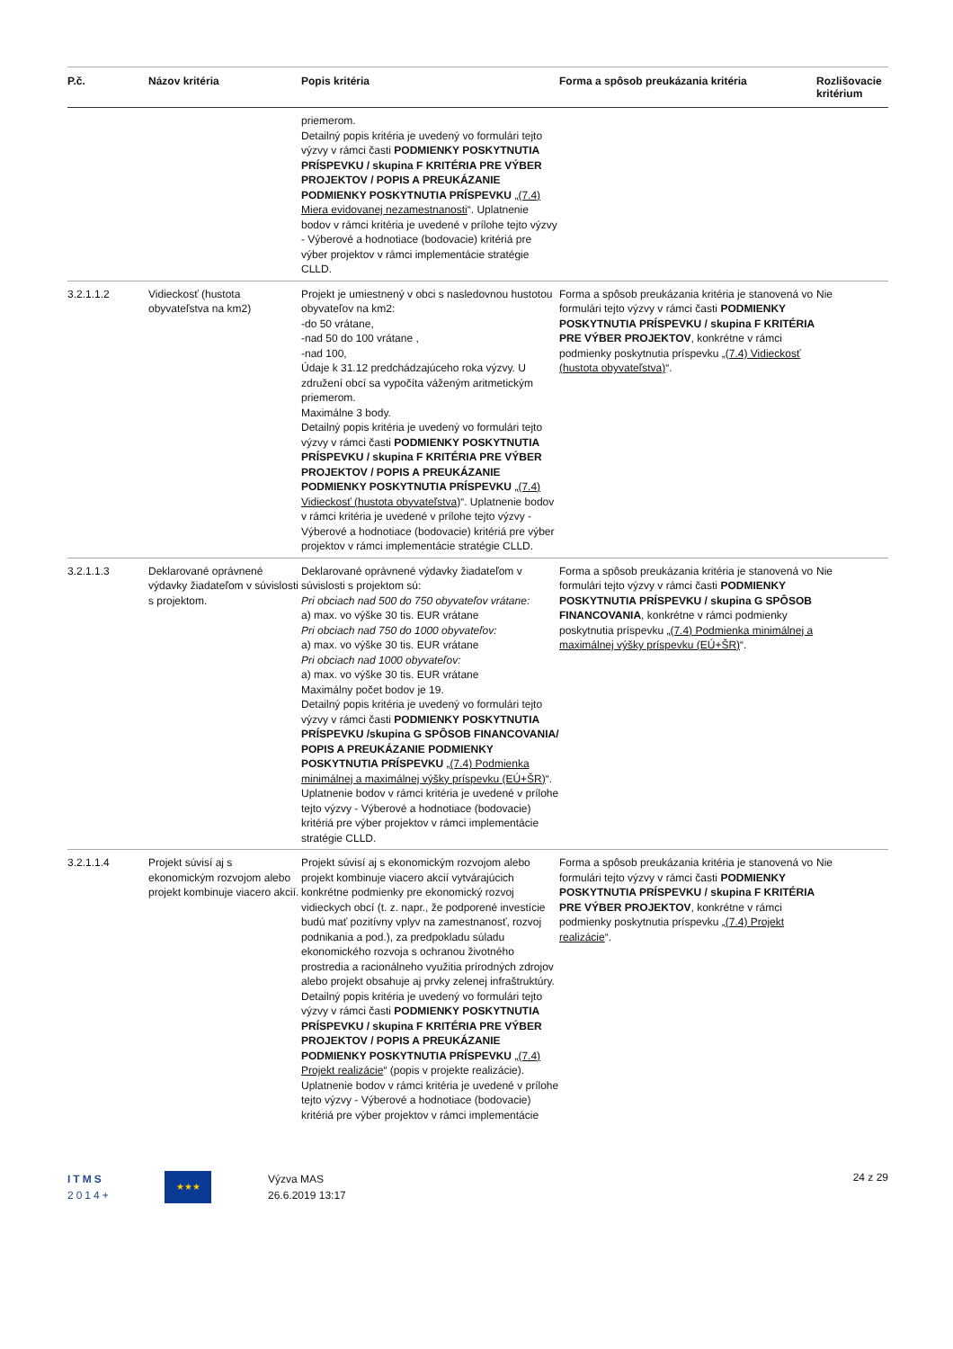| P.č. | Názov kritéria | Popis kritéria | Forma a spôsob preukázania kritéria | Rozlišovacie kritérium |
| --- | --- | --- | --- | --- |
| | | priemerom. Detailný popis kritéria je uvedený vo formulári tejto výzvy v rámci časti PODMIENKY POSKYTNUTIA PRÍSPEVKU / skupina F KRITÉRIA PRE VÝBER PROJEKTOV / POPIS A PREUKÁZANIE PODMIENKY POSKYTNUTIA PRÍSPEVKU „ (7.4) Miera evidovanej nezamestnanosti “. Uplatnenie bodov v rámci kritéria je uvedené v prílohe tejto výzvy - Výberové a hodnotiace (bodovacie) kritériá pre výber projektov v rámci implementácie stratégie CLLD. | | |
| 3.2.1.1.2 | Vidieckosť (hustota obyvateľstva na km2) | Projekt je umiestnený v obci s nasledovnou hustotou obyvateľov na km2: -do 50 vrátane, -nad 50 do 100 vrátane , -nad 100, Údaje k 31.12 predchádzajúceho roka výzvy. U združení obcí sa vypočíta váženým aritmetickým priemerom. Maximálne 3 body. Detailný popis kritéria je uvedený vo formulári tejto výzvy v rámci časti PODMIENKY POSKYTNUTIA PRÍSPEVKU / skupina F KRITÉRIA PRE VÝBER PROJEKTOV / POPIS A PREUKÁZANIE PODMIENKY POSKYTNUTIA PRÍSPEVKU „ (7.4) Vidieckosť (hustota obyvateľstva) “. Uplatnenie bodov v rámci kritéria je uvedené v prílohe tejto výzvy - Výberové a hodnotiace (bodovacie) kritériá pre výber projektov v rámci implementácie stratégie CLLD. | Forma a spôsob preukázania kritéria je stanovená vo formulári tejto výzvy v rámci časti PODMIENKY POSKYTNUTIA PRÍSPEVKU / skupina F KRITÉRIA PRE VÝBER PROJEKTOV , konkrétne v rámci podmienky poskytnutia príspevku „ (7.4) Vidieckosť (hustota obyvateľstva) “. | Nie |
| 3.2.1.1.3 | Deklarované oprávnené výdavky žiadateľom v súvislosti s projektom. | Deklarované oprávnené výdavky žiadateľom v súvislosti s projektom sú: Pri obciach nad 500 do 750 obyvateľov vrátane: a) max. vo výške 30 tis. EUR vrátane Pri obciach nad 750 do 1000 obyvateľov: a) max. vo výške 30 tis. EUR vrátane Pri obciach nad 1000 obyvateľov: a) max. vo výške 30 tis. EUR vrátane Maximálny počet bodov je 19. Detailný popis kritéria je uvedený vo formulári tejto výzvy v rámci časti PODMIENKY POSKYTNUTIA PRÍSPEVKU /skupina G SPÔSOB FINANCOVANIA/ POPIS A PREUKÁZANIE PODMIENKY POSKYTNUTIA PRÍSPEVKU „ (7.4) Podmienka minimálnej a maximálnej výšky príspevku (EÚ+ŠR) “. Uplatnenie bodov v rámci kritéria je uvedené v prílohe tejto výzvy - Výberové a hodnotiace (bodovacie) kritériá pre výber projektov v rámci implementácie stratégie CLLD. | Forma a spôsob preukázania kritéria je stanovená vo formulári tejto výzvy v rámci časti PODMIENKY POSKYTNUTIA PRÍSPEVKU / skupina G SPÔSOB FINANCOVANIA , konkrétne v rámci podmienky poskytnutia príspevku „ (7.4) Podmienka minimálnej a maximálnej výšky príspevku (EÚ+ŠR) “. | Nie |
| 3.2.1.1.4 | Projekt súvisí aj s ekonomickým rozvojom alebo projekt kombinuje viacero akcií. | Projekt súvisí aj s ekonomickým rozvojom alebo projekt kombinuje viacero akcií vytvárajúcich konkrétne podmienky pre ekonomický rozvoj vidieckych obcí (t. z. napr., že podporené investície budú mať pozitívny vplyv na zamestnanosť, rozvoj podnikania a pod.), za predpokladu súladu ekonomického rozvoja s ochranou životného prostredia a racionálneho využitia prírodných zdrojov alebo projekt obsahuje aj prvky zelenej infraštruktúry. Detailný popis kritéria je uvedený vo formulári tejto výzvy v rámci časti PODMIENKY POSKYTNUTIA PRÍSPEVKU / skupina F KRITÉRIA PRE VÝBER PROJEKTOV / POPIS A PREUKÁZANIE PODMIENKY POSKYTNUTIA PRÍSPEVKU „ (7.4) Projekt realizácie “ (popis v projekte realizácie). Uplatnenie bodov v rámci kritéria je uvedené v prílohe tejto výzvy - Výberové a hodnotiace (bodovacie) kritériá pre výber projektov v rámci implementácie | Forma a spôsob preukázania kritéria je stanovená vo formulári tejto výzvy v rámci časti PODMIENKY POSKYTNUTIA PRÍSPEVKU / skupina F KRITÉRIA PRE VÝBER PROJEKTOV , konkrétne v rámci podmienky poskytnutia príspevku „ (7.4) Projekt realizácie “. | Nie |
ITMS
2014+
★★★
Výzva MAS
26.6.2019 13:17
24 z 29